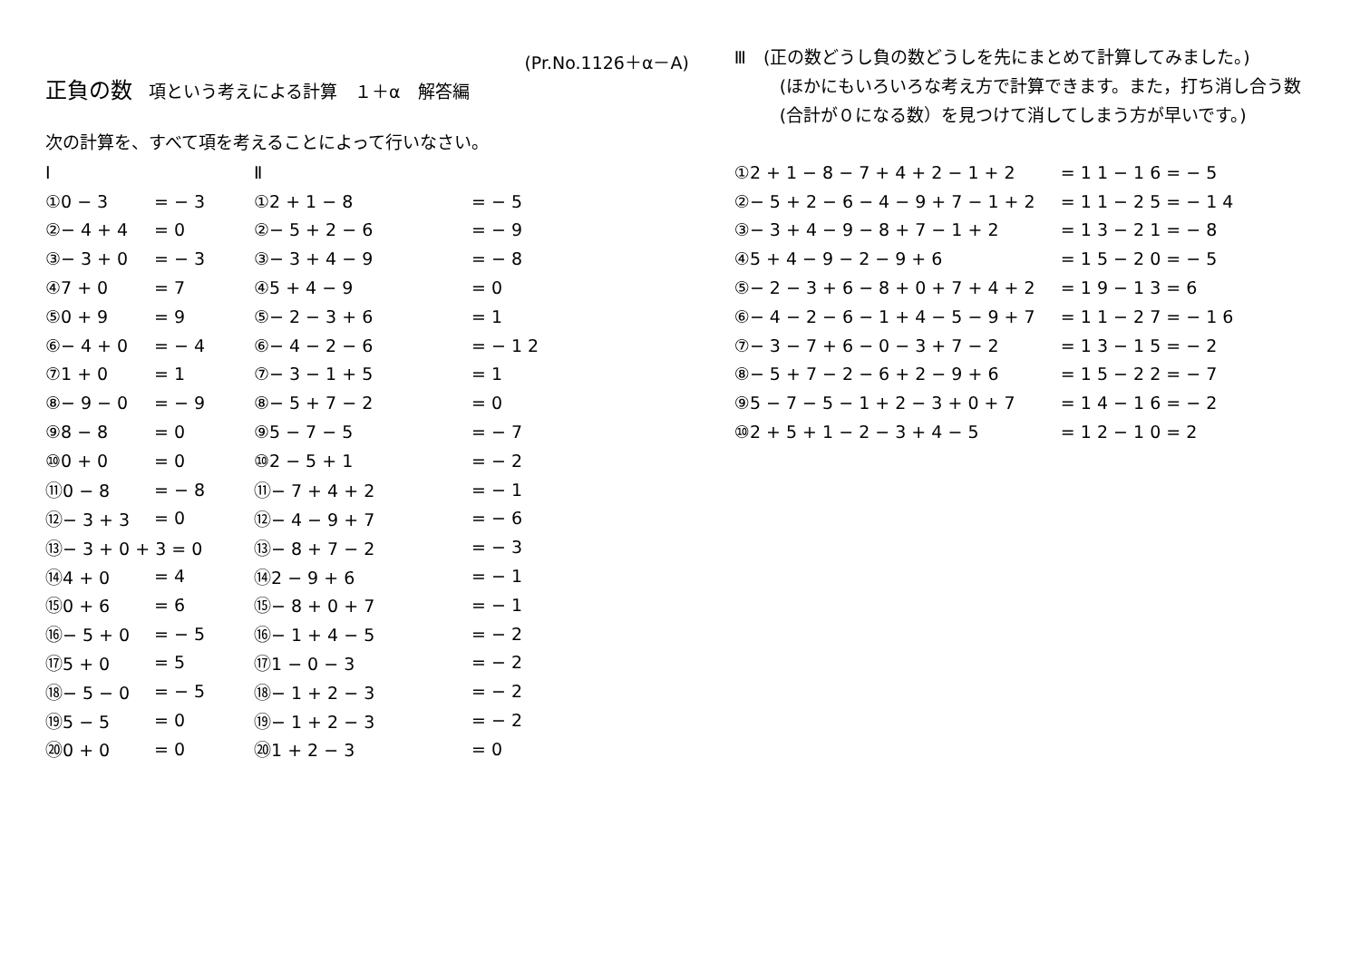(Pr.No.1126＋α－A)
正負の数 項という考えによる計算　１＋α　解答編
次の計算を、すべて項を考えることによって行いなさい。
Ⅰ Ⅱ
①0 − 3 = − 3 ①2 + 1 − 8 = − 5
②− 4 + 4 = 0 ②− 5 + 2 − 6 = − 9
③− 3 + 0 = − 3 ③− 3 + 4 − 9 = − 8
④7 + 0 = 7 ④5 + 4 − 9 = 0
⑤0 + 9 = 9 ⑤− 2 − 3 + 6 = 1
⑥− 4 + 0 = − 4 ⑥− 4 − 2 − 6 = − 1 2
⑦1 + 0 = 1 ⑦− 3 − 1 + 5 = 1
⑧− 9 − 0 = − 9 ⑧− 5 + 7 − 2 = 0
⑨8 − 8 = 0 ⑨5 − 7 − 5 = − 7
⑩0 + 0 = 0 ⑩2 − 5 + 1 = − 2
⑪0 − 8 = − 8 ⑪− 7 + 4 + 2 = − 1
⑫− 3 + 3 = 0 ⑫− 4 − 9 + 7 = − 6
⑬− 3 + 0 + 3 = 0 ⑬− 8 + 7 − 2 = − 3
⑭4 + 0 = 4 ⑭2 − 9 + 6 = − 1
⑮0 + 6 = 6 ⑮− 8 + 0 + 7 = − 1
⑯− 5 + 0 = − 5 ⑯− 1 + 4 − 5 = − 2
⑰5 + 0 = 5 ⑰1 − 0 − 3 = − 2
⑱− 5 − 0 = − 5 ⑱− 1 + 2 − 3 = − 2
⑲5 − 5 = 0 ⑲− 1 + 2 − 3 = − 2
⑳0 + 0 = 0 ⑳1 + 2 − 3 = 0
Ⅲ　(正の数どうし負の数どうしを先にまとめて計算してみました。)
(ほかにもいろいろな考え方で計算できます。また，打ち消し合う数
(合計が０になる数）を見つけて消してしまう方が早いです。)
①2 + 1 − 8 − 7 + 4 + 2 − 1 + 2 = 1 1 − 1 6 = − 5
②− 5 + 2 − 6 − 4 − 9 + 7 − 1 + 2 = 1 1 − 2 5 = − 1 4
③− 3 + 4 − 9 − 8 + 7 − 1 + 2 = 1 3 − 2 1 = − 8
④5 + 4 − 9 − 2 − 9 + 6 = 1 5 − 2 0 = − 5
⑤− 2 − 3 + 6 − 8 + 0 + 7 + 4 + 2 = 1 9 − 1 3 = 6
⑥− 4 − 2 − 6 − 1 + 4 − 5 − 9 + 7 = 1 1 − 2 7 = − 1 6
⑦− 3 − 7 + 6 − 0 − 3 + 7 − 2 = 1 3 − 1 5 = − 2
⑧− 5 + 7 − 2 − 6 + 2 − 9 + 6 = 1 5 − 2 2 = − 7
⑨5 − 7 − 5 − 1 + 2 − 3 + 0 + 7 = 1 4 − 1 6 = − 2
⑩2 + 5 + 1 − 2 − 3 + 4 − 5 = 1 2 − 1 0 = 2